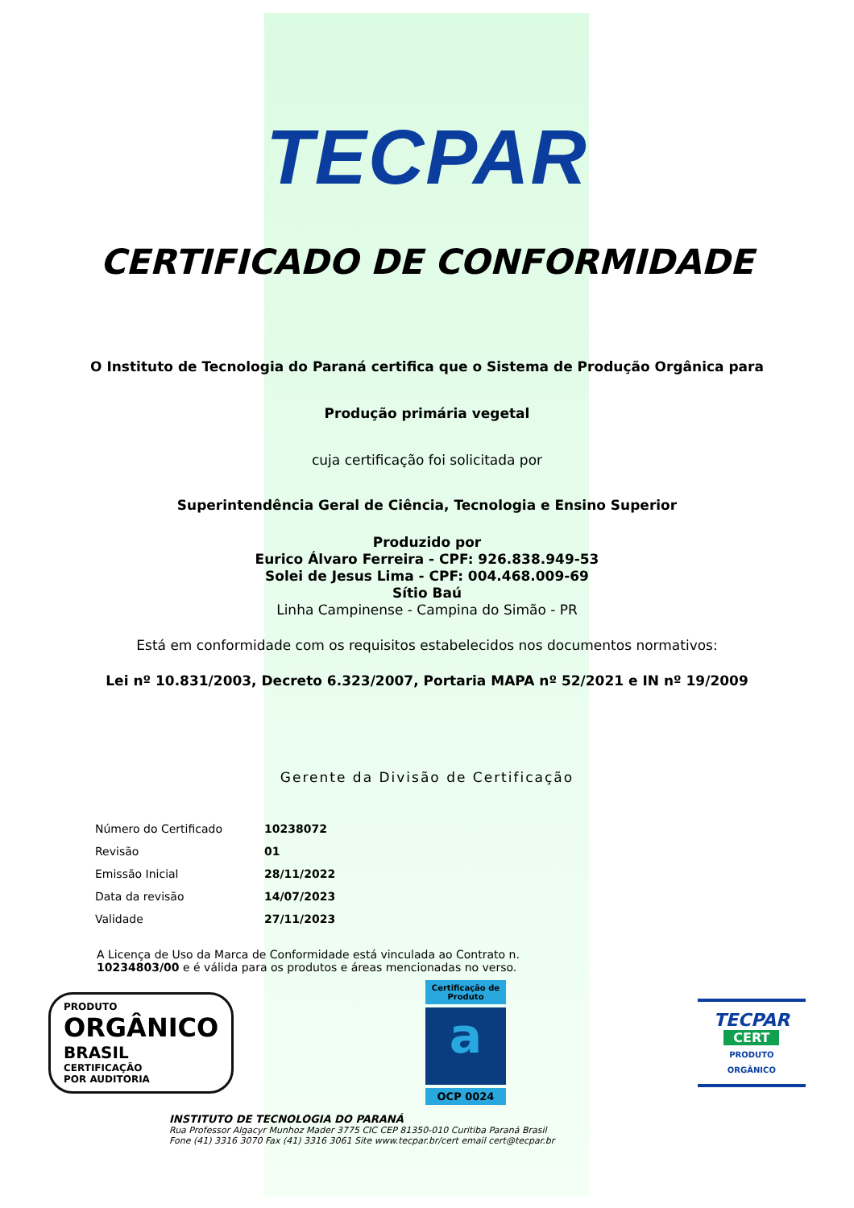TECPAR
CERTIFICADO DE CONFORMIDADE
O Instituto de Tecnologia do Paraná certifica que o Sistema de Produção Orgânica para
Produção primária vegetal
cuja certificação foi solicitada por
Superintendência Geral de Ciência, Tecnologia e Ensino Superior
Produzido por
Eurico Álvaro Ferreira - CPF: 926.838.949-53
Solei de Jesus Lima - CPF: 004.468.009-69
Sítio Baú
Linha Campinense - Campina do Simão - PR
Está em conformidade com os requisitos estabelecidos nos documentos normativos:
Lei nº 10.831/2003, Decreto 6.323/2007, Portaria MAPA nº 52/2021 e IN nº 19/2009
Gerente da Divisão de Certificação
| Número do Certificado | 10238072 |
| Revisão | 01 |
| Emissão Inicial | 28/11/2022 |
| Data da revisão | 14/07/2023 |
| Validade | 27/11/2023 |
A Licença de Uso da Marca de Conformidade está vinculada ao Contrato n.
10234803/00 e é válida para os produtos e áreas mencionadas no verso.
PRODUTO
ORGÂNICO
BRASIL
CERTIFICAÇÃO
POR AUDITORIA
Certificação de Produto
a
OCP 0024
TECPAR
CERT
PRODUTO
ORGÂNICO
INSTITUTO DE TECNOLOGIA DO PARANÁ
Rua Professor Algacyr Munhoz Mader 3775 CIC CEP 81350-010 Curitiba Paraná Brasil
Fone (41) 3316 3070 Fax (41) 3316 3061 Site www.tecpar.br/cert email cert@tecpar.br